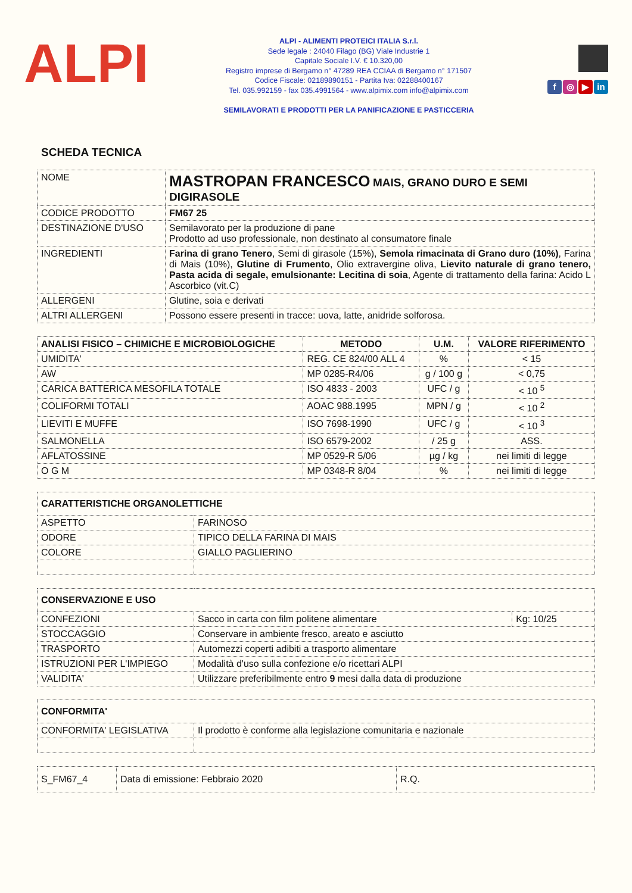ALPI
ALPI - ALIMENTI PROTEICI ITALIA S.r.l.
Sede legale : 24040 Filago (BG) Viale Industrie 1
Capitale Sociale I.V. € 10.320,00
Registro imprese di Bergamo n° 47289 REA CCIAA di Bergamo n° 171507
Codice Fiscale: 02189890151 - Partita Iva: 02288400167
Tel. 035.992159 - fax 035.4991564 - www.alpimix.com info@alpimix.com
SEMILAVORATI E PRODOTTI PER LA PANIFICAZIONE E PASTICCERIA
f ◎ ▶ in
SCHEDA TECNICA
| NOME | MASTROPAN FRANCESCO MAIS, GRANO DURO E SEMI DIGIRASOLE |
| CODICE PRODOTTO | FM67 25 |
| DESTINAZIONE D'USO | Semilavorato per la produzione di pane Prodotto ad uso professionale, non destinato al consumatore finale |
| INGREDIENTI | Farina di grano Tenero , Semi di girasole (15%), Semola rimacinata di Grano duro (10%) , Farina di Mais (10%), Glutine di Frumento , Olio extravergine oliva, Lievito naturale di grano tenero, Pasta acida di segale, emulsionante: Lecitina di soia , Agente di trattamento della farina: Acido L Ascorbico (vit.C) |
| ALLERGENI | Glutine, soia e derivati |
| ALTRI ALLERGENI | Possono essere presenti in tracce: uova, latte, anidride solforosa. |
| ANALISI FISICO – CHIMICHE E MICROBIOLOGICHE | METODO | U.M. | VALORE RIFERIMENTO |
| --- | --- | --- | --- |
| UMIDITA' | REG. CE 824/00 ALL 4 | % | < 15 |
| AW | MP 0285-R4/06 | g / 100 g | < 0,75 |
| CARICA BATTERICA MESOFILA TOTALE | ISO 4833 - 2003 | UFC / g | < 10 <sup>5</sup> |
| COLIFORMI TOTALI | AOAC 988.1995 | MPN / g | < 10 <sup>2</sup> |
| LIEVITI E MUFFE | ISO 7698-1990 | UFC / g | < 10 <sup>3</sup> |
| SALMONELLA | ISO 6579-2002 | / 25 g | ASS. |
| AFLATOSSINE | MP 0529-R 5/06 | µg / kg | nei limiti di legge |
| O G M | MP 0348-R 8/04 | % | nei limiti di legge |
| CARATTERISTICHE ORGANOLETTICHE | |
| --- | --- |
| ASPETTO | FARINOSO |
| ODORE | TIPICO DELLA FARINA DI MAIS |
| COLORE | GIALLO PAGLIERINO |
| CONSERVAZIONE E USO | | |
| --- | --- | --- |
| CONFEZIONI | Sacco in carta con film politene alimentare | Kg: 10/25 |
| STOCCAGGIO | Conservare in ambiente fresco, areato e asciutto | |
| TRASPORTO | Automezzi coperti adibiti a trasporto alimentare | |
| ISTRUZIONI PER L'IMPIEGO | Modalità d'uso sulla confezione e/o ricettari ALPI | |
| VALIDITA' | Utilizzare preferibilmente entro 9 mesi dalla data di produzione | |
| CONFORMITA' | |
| --- | --- |
| CONFORMITA' LEGISLATIVA | Il prodotto è conforme alla legislazione comunitaria e nazionale |
| S_FM67_4 | Data di emissione: Febbraio 2020 | R.Q. |